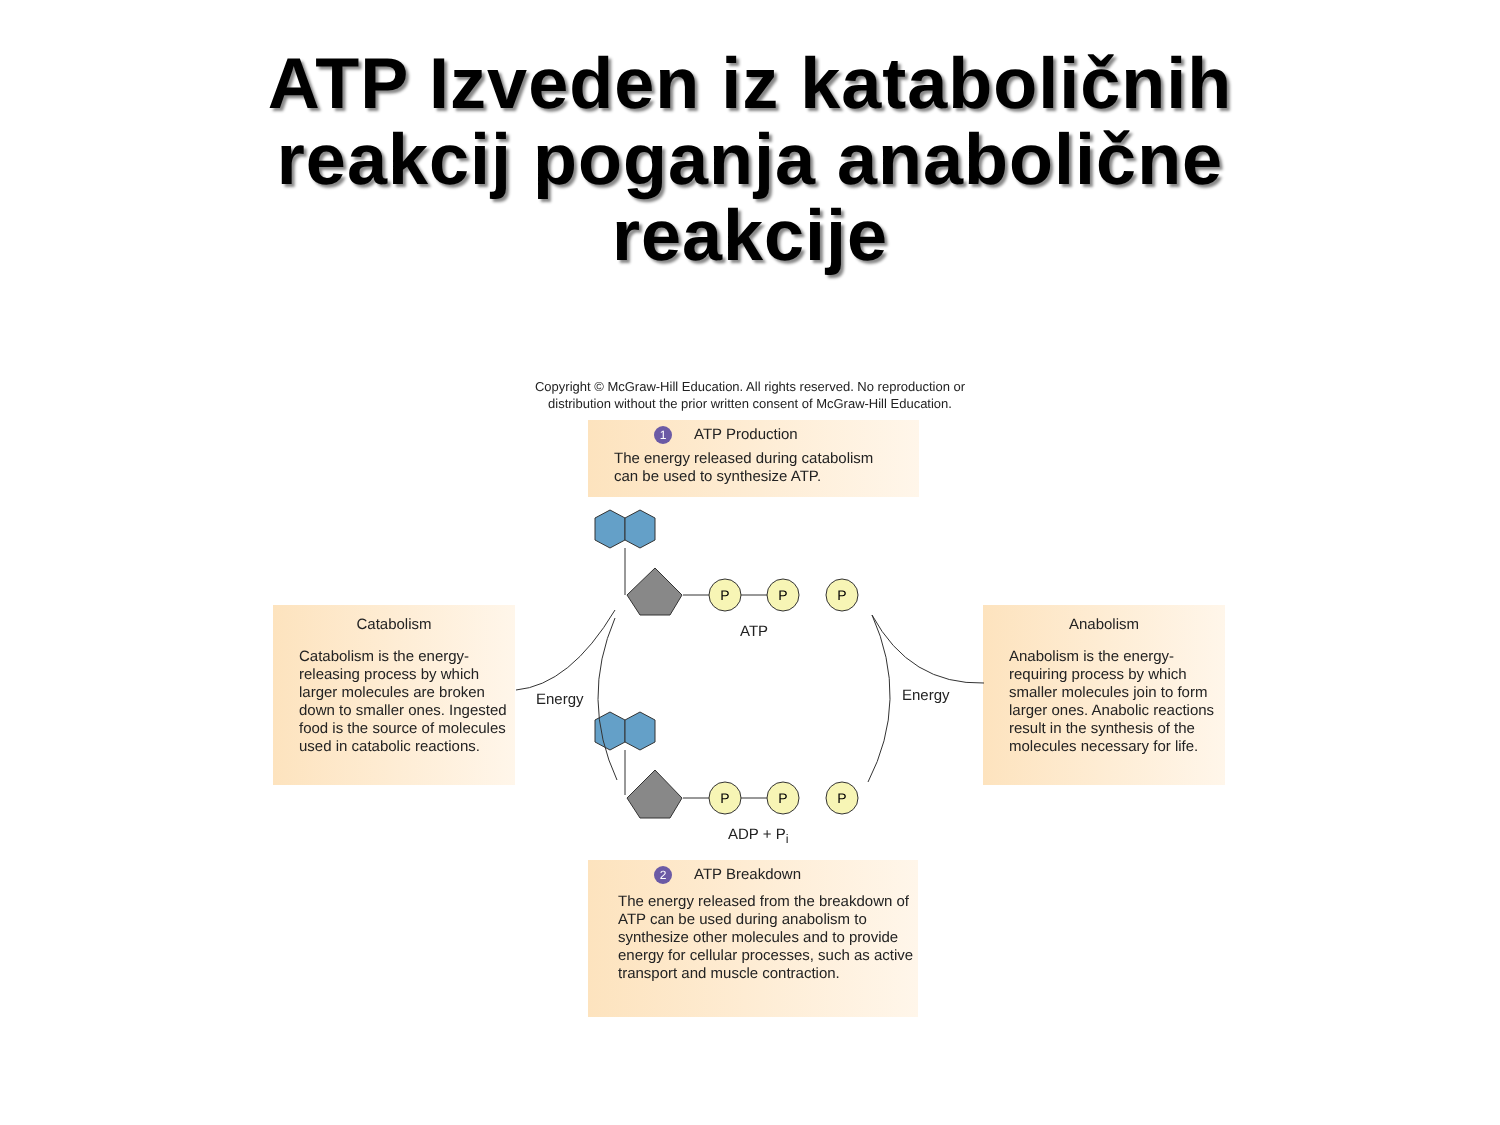ATP Izveden iz kataboličnih
reakcij poganja anabolične
reakcije
Copyright © McGraw-Hill Education. All rights reserved. No reproduction or
distribution without the prior written consent of McGraw-Hill Education.
1 ATP Production
The energy released during catabolism
can be used to synthesize ATP.
Catabolism
Catabolism is the energy-releasing process by which larger molecules are broken down to smaller ones. Ingested food is the source of molecules used in catabolic reactions.
Anabolism
Anabolism is the energy-requiring process by which smaller molecules join to form larger ones. Anabolic reactions result in the synthesis of the molecules necessary for life.
2 ATP Breakdown
The energy released from the breakdown of ATP can be used during anabolism to synthesize other molecules and to provide energy for cellular processes, such as active transport and muscle contraction.
P
P
P
P
P
P
ATP
ADP + P<sub>i</sub>
Energy Energy